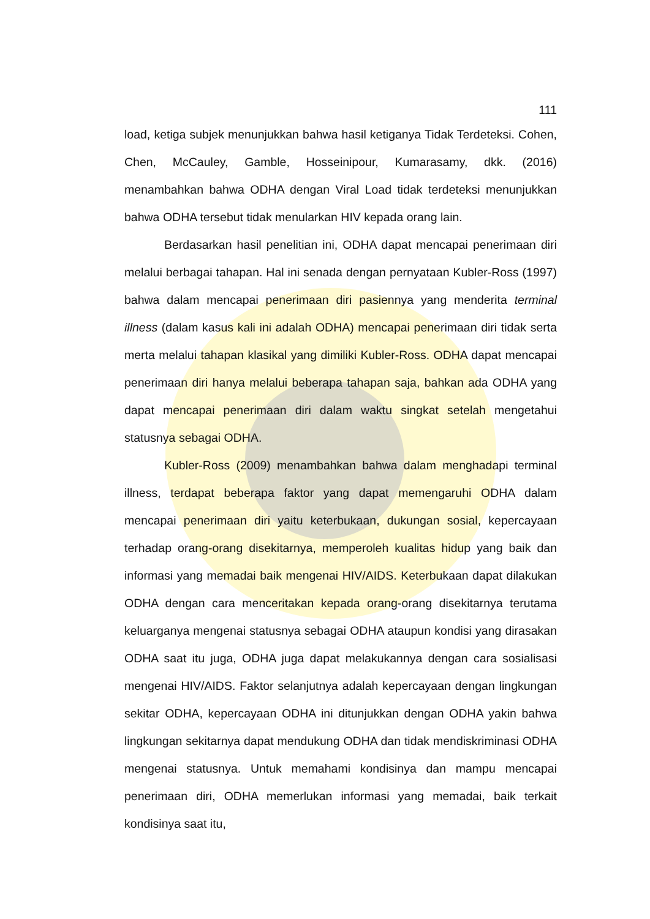111
load, ketiga subjek menunjukkan bahwa hasil ketiganya Tidak Terdeteksi. Cohen, Chen, McCauley, Gamble, Hosseinipour, Kumarasamy, dkk. (2016) menambahkan bahwa ODHA dengan Viral Load tidak terdeteksi menunjukkan bahwa ODHA tersebut tidak menularkan HIV kepada orang lain.
Berdasarkan hasil penelitian ini, ODHA dapat mencapai penerimaan diri melalui berbagai tahapan. Hal ini senada dengan pernyataan Kubler-Ross (1997) bahwa dalam mencapai penerimaan diri pasiennya yang menderita terminal illness (dalam kasus kali ini adalah ODHA) mencapai penerimaan diri tidak serta merta melalui tahapan klasikal yang dimiliki Kubler-Ross. ODHA dapat mencapai penerimaan diri hanya melalui beberapa tahapan saja, bahkan ada ODHA yang dapat mencapai penerimaan diri dalam waktu singkat setelah mengetahui statusnya sebagai ODHA.
Kubler-Ross (2009) menambahkan bahwa dalam menghadapi terminal illness, terdapat beberapa faktor yang dapat memengaruhi ODHA dalam mencapai penerimaan diri yaitu keterbukaan, dukungan sosial, kepercayaan terhadap orang-orang disekitarnya, memperoleh kualitas hidup yang baik dan informasi yang memadai baik mengenai HIV/AIDS. Keterbukaan dapat dilakukan ODHA dengan cara menceritakan kepada orang-orang disekitarnya terutama keluarganya mengenai statusnya sebagai ODHA ataupun kondisi yang dirasakan ODHA saat itu juga, ODHA juga dapat melakukannya dengan cara sosialisasi mengenai HIV/AIDS. Faktor selanjutnya adalah kepercayaan dengan lingkungan sekitar ODHA, kepercayaan ODHA ini ditunjukkan dengan ODHA yakin bahwa lingkungan sekitarnya dapat mendukung ODHA dan tidak mendiskriminasi ODHA mengenai statusnya. Untuk memahami kondisinya dan mampu mencapai penerimaan diri, ODHA memerlukan informasi yang memadai, baik terkait kondisinya saat itu,